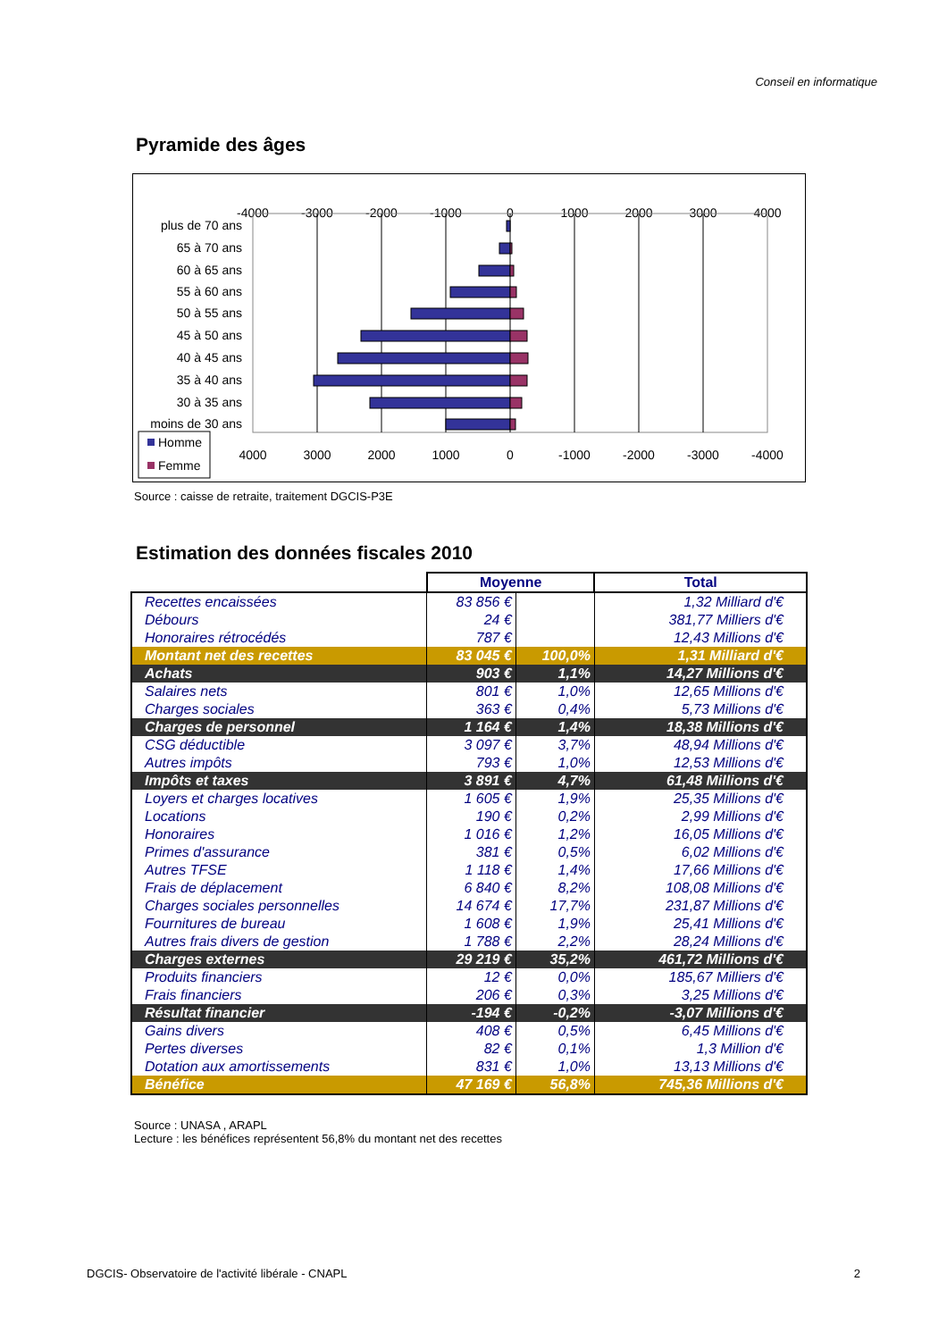Conseil en informatique
Pyramide des âges
-4000
-3000
-2000
-1000
0
1000
2000
3000
4000
4000
3000
2000
1000
0
-1000
-2000
-3000
-4000
plus de 70 ans
65 à 70 ans
60 à 65 ans
55 à 60 ans
50 à 55 ans
45 à 50 ans
40 à 45 ans
35 à 40 ans
30 à 35 ans
moins de 30 ans
Homme
Femme
Source : caisse de retraite, traitement DGCIS-P3E
Estimation des données fiscales 2010
| | Moyenne | | Total |
| Recettes encaissées | 83 856 € | | 1,32 Milliard d'€ |
| Débours | 24 € | | 381,77 Milliers d'€ |
| Honoraires rétrocédés | 787 € | | 12,43 Millions d'€ |
| Montant net des recettes | 83 045 € | 100,0% | 1,31 Milliard d'€ |
| Achats | 903 € | 1,1% | 14,27 Millions d'€ |
| Salaires nets | 801 € | 1,0% | 12,65 Millions d'€ |
| Charges sociales | 363 € | 0,4% | 5,73 Millions d'€ |
| Charges de personnel | 1 164 € | 1,4% | 18,38 Millions d'€ |
| CSG déductible | 3 097 € | 3,7% | 48,94 Millions d'€ |
| Autres impôts | 793 € | 1,0% | 12,53 Millions d'€ |
| Impôts et taxes | 3 891 € | 4,7% | 61,48 Millions d'€ |
| Loyers et charges locatives | 1 605 € | 1,9% | 25,35 Millions d'€ |
| Locations | 190 € | 0,2% | 2,99 Millions d'€ |
| Honoraires | 1 016 € | 1,2% | 16,05 Millions d'€ |
| Primes d'assurance | 381 € | 0,5% | 6,02 Millions d'€ |
| Autres TFSE | 1 118 € | 1,4% | 17,66 Millions d'€ |
| Frais de déplacement | 6 840 € | 8,2% | 108,08 Millions d'€ |
| Charges sociales personnelles | 14 674 € | 17,7% | 231,87 Millions d'€ |
| Fournitures de bureau | 1 608 € | 1,9% | 25,41 Millions d'€ |
| Autres frais divers de gestion | 1 788 € | 2,2% | 28,24 Millions d'€ |
| Charges externes | 29 219 € | 35,2% | 461,72 Millions d'€ |
| Produits financiers | 12 € | 0,0% | 185,67 Milliers d'€ |
| Frais financiers | 206 € | 0,3% | 3,25 Millions d'€ |
| Résultat financier | -194 € | -0,2% | -3,07 Millions d'€ |
| Gains divers | 408 € | 0,5% | 6,45 Millions d'€ |
| Pertes diverses | 82 € | 0,1% | 1,3 Million d'€ |
| Dotation aux amortissements | 831 € | 1,0% | 13,13 Millions d'€ |
| Bénéfice | 47 169 € | 56,8% | 745,36 Millions d'€ |
Source : UNASA , ARAPL
Lecture : les bénéfices représentent 56,8% du montant net des recettes
DGCIS- Observatoire de l'activité libérale - CNAPL
2